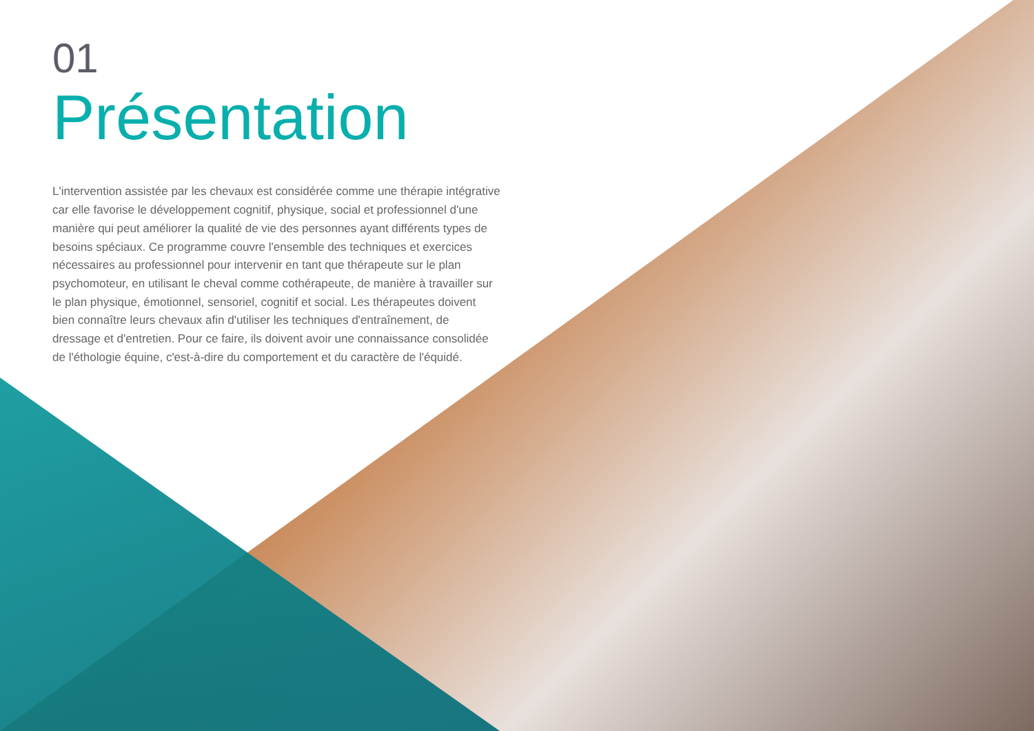01
Présentation
L'intervention assistée par les chevaux est considérée comme une thérapie intégrative car elle favorise le développement cognitif, physique, social et professionnel d'une manière qui peut améliorer la qualité de vie des personnes ayant différents types de besoins spéciaux. Ce programme couvre l'ensemble des techniques et exercices nécessaires au professionnel pour intervenir en tant que thérapeute sur le plan psychomoteur, en utilisant le cheval comme cothérapeute, de manière à travailler sur le plan physique, émotionnel, sensoriel, cognitif et social. Les thérapeutes doivent bien connaître leurs chevaux afin d'utiliser les techniques d'entraînement, de dressage et d'entretien. Pour ce faire, ils doivent avoir une connaissance consolidée de l'éthologie équine, c'est-à-dire du comportement et du caractère de l'équidé.